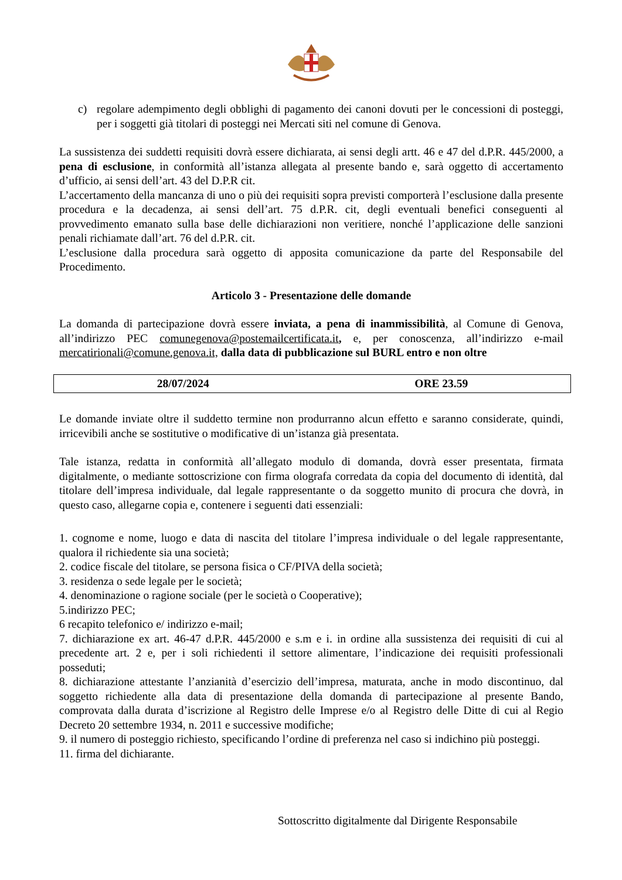c) regolare adempimento degli obblighi di pagamento dei canoni dovuti per le concessioni di posteggi, per i soggetti già titolari di posteggi nei Mercati siti nel comune di Genova.
La sussistenza dei suddetti requisiti dovrà essere dichiarata, ai sensi degli artt. 46 e 47 del d.P.R. 445/2000, a pena di esclusione, in conformità all’istanza allegata al presente bando e, sarà oggetto di accertamento d’ufficio, ai sensi dell’art. 43 del D.P.R cit.
L’accertamento della mancanza di uno o più dei requisiti sopra previsti comporterà l’esclusione dalla presente procedura e la decadenza, ai sensi dell’art. 75 d.P.R. cit, degli eventuali benefici conseguenti al provvedimento emanato sulla base delle dichiarazioni non veritiere, nonché l’applicazione delle sanzioni penali richiamate dall’art. 76 del d.P.R. cit.
L’esclusione dalla procedura sarà oggetto di apposita comunicazione da parte del Responsabile del Procedimento.
Articolo 3 - Presentazione delle domande
La domanda di partecipazione dovrà essere inviata, a pena di inammissibilità, al Comune di Genova, all’indirizzo PEC comunegenova@postemailcertificata.it, e, per conoscenza, all’indirizzo e-mail mercatirionali@comune.genova.it, dalla data di pubblicazione sul BURL entro e non oltre
| 28/07/2024 | ORE 23.59 |
Le domande inviate oltre il suddetto termine non produrranno alcun effetto e saranno considerate, quindi, irricevibili anche se sostitutive o modificative di un’istanza già presentata.
Tale istanza, redatta in conformità all’allegato modulo di domanda, dovrà esser presentata, firmata digitalmente, o mediante sottoscrizione con firma olografa corredata da copia del documento di identità, dal titolare dell’impresa individuale, dal legale rappresentante o da soggetto munito di procura che dovrà, in questo caso, allegarne copia e, contenere i seguenti dati essenziali:
1. cognome e nome, luogo e data di nascita del titolare l’impresa individuale o del legale rappresentante, qualora il richiedente sia una società;
2. codice fiscale del titolare, se persona fisica o CF/PIVA della società;
3. residenza o sede legale per le società;
4. denominazione o ragione sociale (per le società o Cooperative);
5.indirizzo PEC;
6 recapito telefonico e/ indirizzo e-mail;
7. dichiarazione ex art. 46-47 d.P.R. 445/2000 e s.m e i. in ordine alla sussistenza dei requisiti di cui al precedente art. 2 e, per i soli richiedenti il settore alimentare, l’indicazione dei requisiti professionali posseduti;
8. dichiarazione attestante l’anzianità d’esercizio dell’impresa, maturata, anche in modo discontinuo, dal soggetto richiedente alla data di presentazione della domanda di partecipazione al presente Bando, comprovata dalla durata d’iscrizione al Registro delle Imprese e/o al Registro delle Ditte di cui al Regio Decreto 20 settembre 1934, n. 2011 e successive modifiche;
9. il numero di posteggio richiesto, specificando l’ordine di preferenza nel caso si indichino più posteggi.
11. firma del dichiarante.
Sottoscritto digitalmente dal Dirigente Responsabile